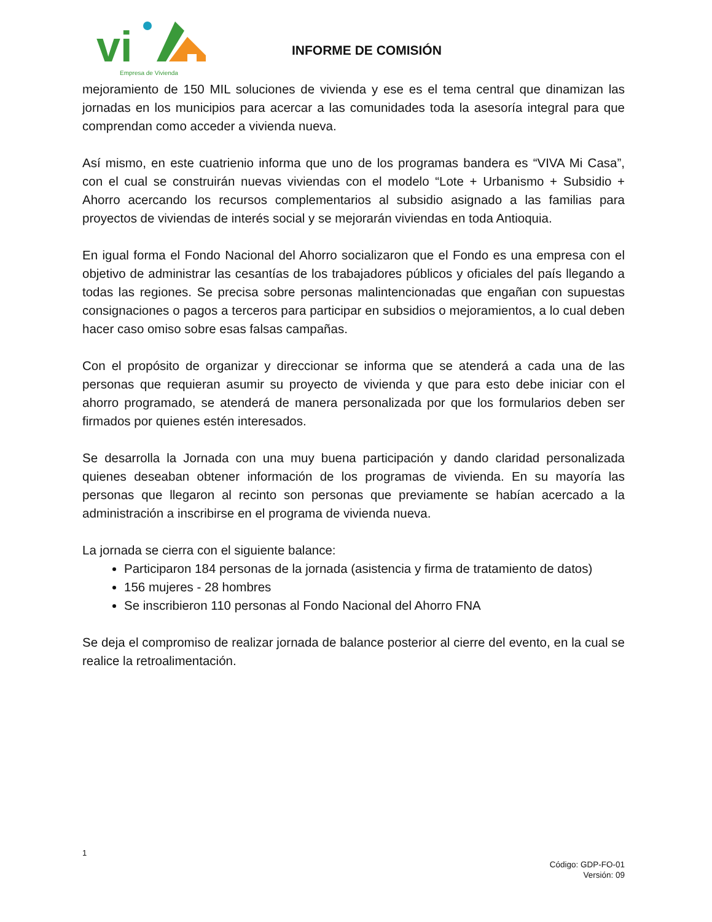vi
Empresa de Vivienda
INFORME DE COMISIÓN
mejoramiento de 150 MIL soluciones de vivienda y ese es el tema central que dinamizan las jornadas en los municipios para acercar a las comunidades toda la asesoría integral para que comprendan como acceder a vivienda nueva.
Así mismo, en este cuatrienio informa que uno de los programas bandera es “VIVA Mi Casa”, con el cual se construirán nuevas viviendas con el modelo “Lote + Urbanismo + Subsidio + Ahorro acercando los recursos complementarios al subsidio asignado a las familias para proyectos de viviendas de interés social y se mejorarán viviendas en toda Antioquia.
En igual forma el Fondo Nacional del Ahorro socializaron que el Fondo es una empresa con el objetivo de administrar las cesantías de los trabajadores públicos y oficiales del país llegando a todas las regiones. Se precisa sobre personas malintencionadas que engañan con supuestas consignaciones o pagos a terceros para participar en subsidios o mejoramientos, a lo cual deben hacer caso omiso sobre esas falsas campañas.
Con el propósito de organizar y direccionar se informa que se atenderá a cada una de las personas que requieran asumir su proyecto de vivienda y que para esto debe iniciar con el ahorro programado, se atenderá de manera personalizada por que los formularios deben ser firmados por quienes estén interesados.
Se desarrolla la Jornada con una muy buena participación y dando claridad personalizada quienes deseaban obtener información de los programas de vivienda. En su mayoría las personas que llegaron al recinto son personas que previamente se habían acercado a la administración a inscribirse en el programa de vivienda nueva.
La jornada se cierra con el siguiente balance:
Participaron 184 personas de la jornada (asistencia y firma de tratamiento de datos)
156 mujeres - 28 hombres
Se inscribieron 110 personas al Fondo Nacional del Ahorro FNA
Se deja el compromiso de realizar jornada de balance posterior al cierre del evento, en la cual se realice la retroalimentación.
1
Código: GDP-FO-01
Versión: 09